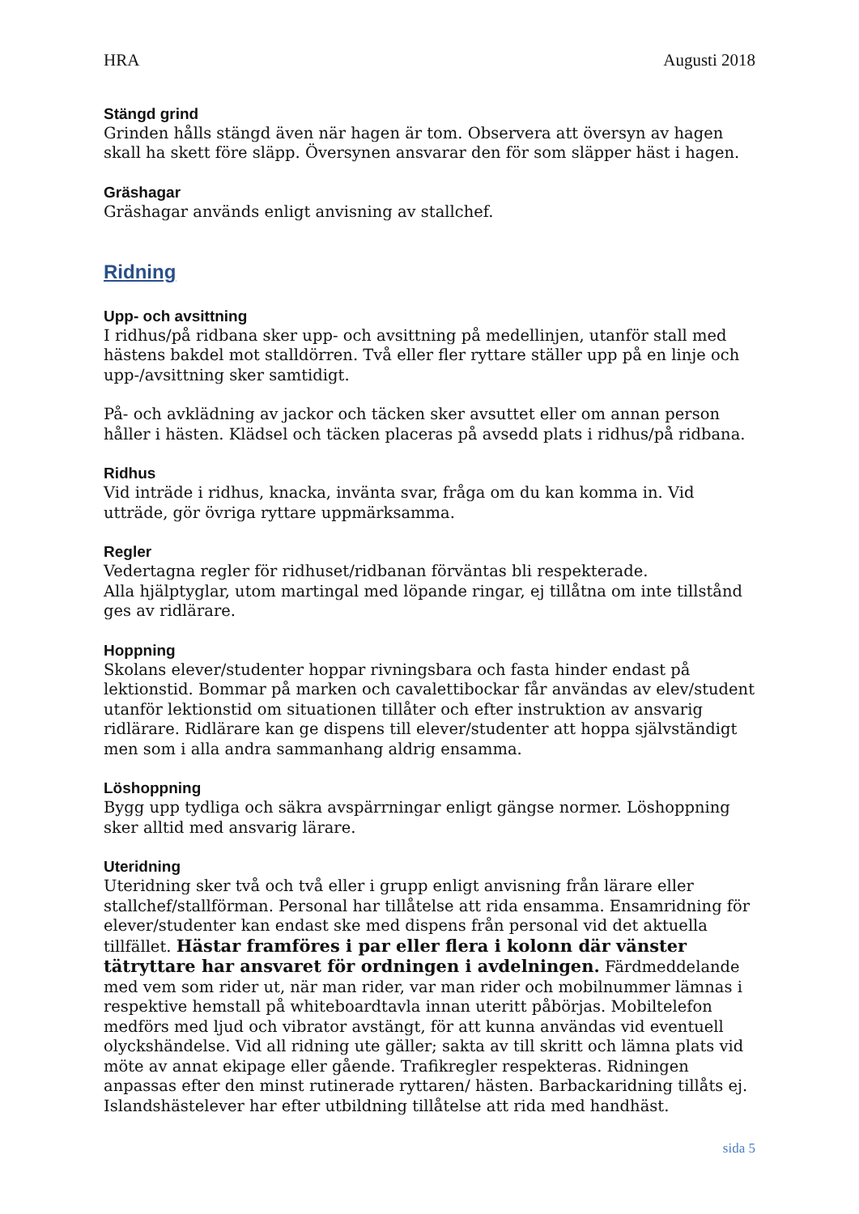HRA Augusti 2018
Stängd grind
Grinden hålls stängd även när hagen är tom. Observera att översyn av hagen skall ha skett före släpp. Översynen ansvarar den för som släpper häst i hagen.
Gräshagar
Gräshagar används enligt anvisning av stallchef.
Ridning
Upp- och avsittning
I ridhus/på ridbana sker upp- och avsittning på medellinjen, utanför stall med hästens bakdel mot stalldörren. Två eller fler ryttare ställer upp på en linje och upp-/avsittning sker samtidigt.
På- och avklädning av jackor och täcken sker avsuttet eller om annan person håller i hästen. Klädsel och täcken placeras på avsedd plats i ridhus/på ridbana.
Ridhus
Vid inträde i ridhus, knacka, invänta svar, fråga om du kan komma in. Vid utträde, gör övriga ryttare uppmärksamma.
Regler
Vedertagna regler för ridhuset/ridbanan förväntas bli respekterade.
Alla hjälptyglar, utom martingal med löpande ringar, ej tillåtna om inte tillstånd ges av ridlärare.
Hoppning
Skolans elever/studenter hoppar rivningsbara och fasta hinder endast på lektionstid. Bommar på marken och cavalettibockar får användas av elev/student utanför lektionstid om situationen tillåter och efter instruktion av ansvarig ridlärare. Ridlärare kan ge dispens till elever/studenter att hoppa självständigt men som i alla andra sammanhang aldrig ensamma.
Löshoppning
Bygg upp tydliga och säkra avspärrningar enligt gängse normer. Löshoppning sker alltid med ansvarig lärare.
Uteridning
Uteridning sker två och två eller i grupp enligt anvisning från lärare eller stallchef/stallförman. Personal har tillåtelse att rida ensamma. Ensamridning för elever/studenter kan endast ske med dispens från personal vid det aktuella tillfället. Hästar framföres i par eller flera i kolonn där vänster tätryttare har ansvaret för ordningen i avdelningen. Färdmeddelande med vem som rider ut, när man rider, var man rider och mobilnummer lämnas i respektive hemstall på whiteboardtavla innan uteritt påbörjas. Mobiltelefon medförs med ljud och vibrator avstängt, för att kunna användas vid eventuell olyckshändelse. Vid all ridning ute gäller; sakta av till skritt och lämna plats vid möte av annat ekipage eller gående. Trafikregler respekteras. Ridningen anpassas efter den minst rutinerade ryttaren/ hästen. Barbackaridning tillåts ej. Islandshästelever har efter utbildning tillåtelse att rida med handhäst.
sida 5